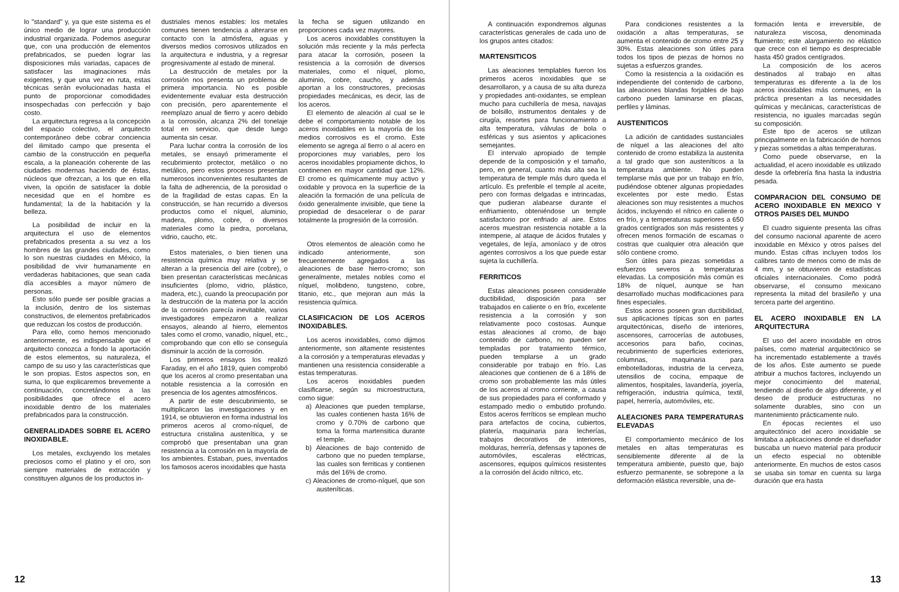lo "standard" y, ya que este sistema es el único medio de lograr una producción industrial organizada. Podemos asegurar que, con una producción de elementos prefabricados, se pueden lograr las disposiciones más variadas, capaces de satisfacer las imaginaciones más exigentes, y que una vez en ruta, estas técnicas serán evolucionadas hasta el punto de proporcionar comodidades insospechadas con perfección y bajo costo.
La arquitectura regresa a la concepción del espacio colectivo, el arquitecto contemporáneo debe cobrar conciencia del ilimitado campo que presenta el cambio de la construcción en pequeña escala, a la planeación coherente de las ciudades modernas haciendo de éstas, núcleos que ofrezcan, a los que en ella viven, la opción de satisfacer la doble necesidad que en el hombre es fundamental; la de la habitación y la belleza.
La posibilidad de incluir en la arquitectura el uso de elementos prefabricados presenta a su vez a los hombres de las grandes ciudades, como lo son nuestras ciudades en México, la posibilidad de vivir humanamente en verdaderas habitaciones, que sean cada día accesibles a mayor número de personas.
Esto sólo puede ser posible gracias a la inclusión, dentro de los sistemas constructivos, de elementos prefabricados que reduzcan los costos de producción.
Para ello, como hemos mencionado anteriormente, es indispensable que el arquitecto conozca a fondo la aportación de estos elementos, su naturaleza, el campo de su uso y las características que le son propias. Estos aspectos son, en suma, lo que explicaremos brevemente a continuación, concretándonos a las posibilidades que ofrece el acero inoxidable dentro de los materiales prefabricados para la construcción.
GENERALIDADES SOBRE EL ACERO INOXIDABLE.
Los metales, excluyendo los metales preciosos como el platino y el oro, son siempre materiales de extracción y constituyen algunos de los productos in-
dustriales menos estables: los metales comunes tienen tendencia a alterarse en contacto con la atmósfera, aguas y diversos medios corrosivos utilizados en la arquitectura e industria, y a regresar progresivamente al estado de mineral.
La destrucción de metales por la corrosión nos presenta un problema de primera importancia. No es posible evidentemente evaluar esta destrucción con precisión, pero aparentemente el reemplazo anual de fierro y acero debido a la corrosión, alcanza 2% del tonelaje total en servicio, que desde luego aumenta sin cesar.
Para luchar contra la corrosión de los metales, se ensayó primeramente el recubrimiento protector, metálico o no metálico, pero estos procesos presentan numerosos inconvenientes resultantes de la falta de adherencia, de la porosidad o de la fragilidad de estas capas. En la construcción, se han recurrido a diversos productos como el níquel, aluminio, madera, plomo, cobre, o diversos materiales como la piedra, porcelana, vidrio, caucho, etc.
Estos materiales, o bien tienen una resistencia química muy relativa y se alteran a la presencia del aire (cobre), o bien presentan características mecánicas insuficientes (plomo, vidrio, plástico, madera, etc.), cuando la preocupación por la destrucción de la materia por la acción de la corrosión parecía inevitable, varios investigadores empezaron a realizar ensayos, aleando al hierro, elementos tales como el cromo, vanadio, níquel, etc., comprobando que con ello se conseguía disminuir la acción de la corrosión.
Los primeros ensayos los realizó Faraday, en el año 1819, quien comprobó que los aceros al cromo presentaban una notable resistencia a la corrosión en presencia de los agentes atmosféricos.
A partir de este descubrimiento, se multiplicaron las investigaciones y en 1914, se obtuvieron en forma industrial los primeros aceros al cromo-níquel, de estructura cristalina austenítica, y se comprobó que presentaban una gran resistencia a la corrosión en la mayoría de los ambientes. Estaban, pues, inventados los famosos aceros inoxidables que hasta
la fecha se siguen utilizando en proporciones cada vez mayores.
Los aceros inoxidables constituyen la solución más reciente y la más perfecta para atacar la corrosión, poseen la resistencia a la corrosión de diversos materiales, como el níquel, plomo, aluminio, cobre, caucho, y además aportan a los constructores, preciosas propiedades mecánicas, es decir, las de los aceros.
El elemento de aleación al cual se le debe el comportamiento notable de los aceros inoxidables en la mayoría de los medios corrosivos es el cromo. Este elemento se agrega al fierro o al acero en proporciones muy variables, pero los aceros inoxidables propiamente dichos, lo continenen en mayor cantidad que 12%. El cromo es químicamente muy activo y oxidable y provoca en la superficie de la aleación la formación de una película de óxido generalmente invisible, que tiene la propiedad de desacelerar o de parar totalmente la progresión de la corrosión.
Otros elementos de aleación como he indicado anteriormente, son frecuentemente agregados a las aleaciones de base hierro-cromo; son generalmente, metales nobles como el níquel, molibdeno, tungsteno, cobre, titanio, etc., que mejoran aun más la resistencia química.
CLASIFICACION DE LOS ACEROS INOXIDABLES.
Los aceros inoxidables, como dijimos anteriormente, son altamente resistentes a la corrosión y a temperaturas elevadas y mantienen una resistencia considerable a estas temperaturas.
Los aceros inoxidables pueden clasificarse, según su microestructura, como sigue:
a) Aleaciones que pueden templarse, las cuales contienen hasta 16% de cromo y 0.70% de carbono que toma la forma martensitica durante el temple.
b) Aleaciones de bajo contenido de carbono que no pueden templarse, las cuales son ferriticas y contienen más del 16% de cromo.
c) Aleaciones de cromo-níquel, que son austeníticas.
12
A continuación expondremos algunas características generales de cada uno de los grupos antes citados:
MARTENSITICOS
Las aleaciones templables fueron los primeros aceros inoxidables que se desarrollaron, y a causa de su alta dureza y propiedades anti-oxidantes, se emplean mucho para cuchillería de mesa, navajas de bolsillo, instrumentos dentales y de cirugía, resortes para funcionamiento a alta temperatura, válvulas de bola o esféricas y sus asientos y aplicaciones semejantes.
El intervalo apropiado de temple depende de la composición y el tamaño, pero, en general, cuanto más alta sea la temperatura de temple más duro queda el artículo. Es preferible el temple al aceite, pero con formas delgadas e intrincadas, que pudieran alabearse durante el enfriamiento, obteniéndose un temple satisfactorio por enfriado al aire. Estos aceros muestran resistencia notable a la intemperie, al ataque de ácidos frutales y vegetales, de lejía, amoníaco y de otros agentes corrosivos a los que puede estar sujeta la cuchillería.
FERRITICOS
Estas aleaciones poseen considerable ductibilidad, disposición para ser trabajados en caliente o en frío, excelente resistencia a la corrosión y son relativamente poco costosas. Aunque estas aleaciones al cromo, de bajo contenido de carbono, no pueden ser templadas por tratamiento térmico, pueden templarse a un grado considerable por trabajo en frío. Las aleaciones que contienen de 6 a 18% de cromo son probablemente las más útiles de los aceros al cromo corriente, a causa de sus propiedades para el conformado y estampado medio o embutido profundo. Estos aceros ferríticos se emplean mucho para artefactos de cocina, cubiertos, platería, maquinaria para lecherías, trabajos decorativos de interiores, molduras, herrería, defensas y tapones de automóviles, escaleras eléctricas, ascensores, equipos químicos resistentes a la corrosión del ácido nítrico, etc.
Para condiciones resistentes a la oxidación a altas temperaturas, se aumenta el contenido de cromo entre 25 y 30%. Estas aleaciones son útiles para todos los tipos de piezas de hornos no sujetas a esfuerzos grandes.
Como la resistencia a la oxidación es independiente del contenido de carbono, las aleaciones blandas forjables de bajo carbono pueden laminarse en placas, perfiles y láminas.
AUSTENITICOS
La adición de cantidades sustanciales de níquel a las aleaciones del alto contenido de cromo estabiliza la austenita a tal grado que son austeníticos a la temperatura ambiente. No pueden templarse más que por un trabajo en frío, pudiéndose obtener algunas propiedades excelentes por este medio. Estas aleaciones son muy resistentes a muchos ácidos, incluyendo el nítrico en caliente o en frío, y a temperaturas superiores a 650 grados centígrados son más resistentes y ofrecen menos formación de escamas o costras que cualquier otra aleación que sólo contiene cromo.
Son útiles para piezas sometidas a esfuerzos severos a temperaturas elevadas. La composición más común es 18% de níquel, aunque se han desarrollado muchas modificaciones para fines especiales.
Estos aceros poseen gran ductibilidad, sus aplicaciones típicas son en partes arquitectónicas, diseño de interiores, ascensores, carrocerías de autobuses, accesorios para baño, cocinas, recubrimiento de superficies exteriores, columnas, maquinaria para embotelladoras, industria de la cerveza, utensilios de cocina, empaque de alimentos, hospitales, lavandería, joyería, refrigeración, industria química, textil, papel, herrería, automóviles, etc.
ALEACIONES PARA TEMPERATURAS ELEVADAS
El comportamiento mecánico de los metales en altas temperaturas es sensiblemente diferente al de la temperatura ambiente, puesto que, bajo esfuerzo permanente, se sobrepone a la deformación elástica reversible, una de-
formación lenta e irreversible, de naturaleza viscosa, denominada fluimiento; este alargamiento no elástico que crece con el tiempo es despreciable hasta 450 grados centígrados.
La composición de los aceros destinados al trabajo en altas temperaturas es diferente a la de los aceros inoxidables más comunes, en la práctica presentan a las necesidades químicas y mecánicas, características de resistencia, no iguales marcadas según su composición.
Este tipo de aceros se utilizan principalmente en la fabricación de hornos y piezas sometidas a altas temperaturas.
Como puede observarse, en la actualidad, el acero inoxidable es utilizado desde la orfebrería fina hasta la industria pesada.
COMPARACION DEL CONSUMO DE ACERO INOXIDABLE EN MEXICO Y OTROS PAISES DEL MUNDO
El cuadro siguiente presenta las cifras del consumo nacional aparente de acero inoxidable en México y otros países del mundo. Estas cifras incluyen todos los calibres tanto de menos como de más de 4 mm, y se obtuvieron de estadísticas oficiales internacionales. Como podrá observarse, el consumo mexicano representa la mitad del brasileño y una tercera parte del argentino.
EL ACERO INOXIDABLE EN LA ARQUITECTURA
El uso del acero inoxidable en otros países, como material arquitectónico se ha incrementado establemente a través de los años. Este aumento se puede atribuir a muchos factores, incluyendo un mejor conocimiento del material, tendiendo al diseño de algo diferente, y el deseo de producir estructuras no solamente durables, sino con un mantenimiento prácticamente nulo.
En épocas recientes el uso arquitectónico del acero inoxidable se limitaba a aplicaciones donde el diseñador buscaba un nuevo material para producir un efecto especial no obtenible anteriormente. En muchos de estos casos se usaba sin tomar en cuenta su larga duración que era hasta
13